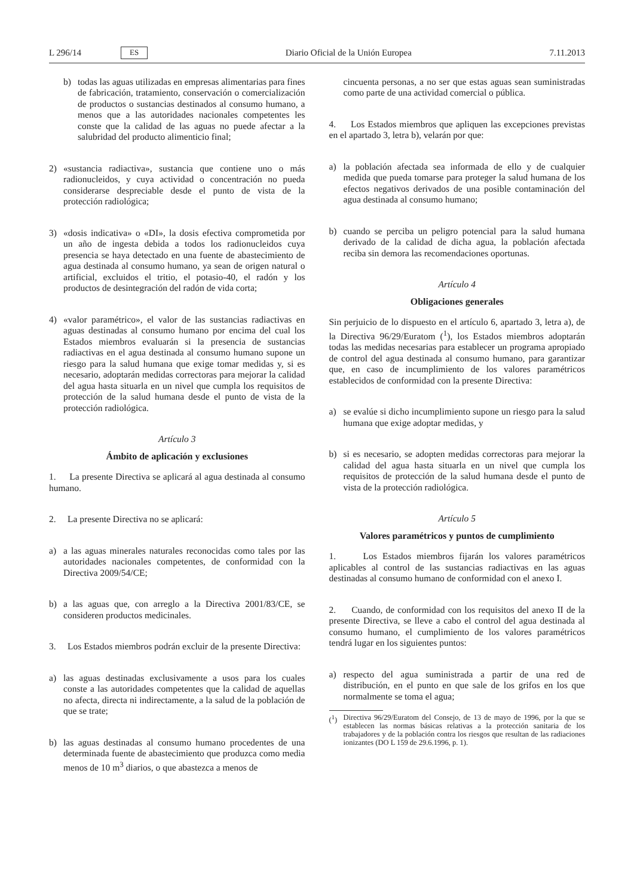L 296/14 ES Diario Oficial de la Unión Europea 7.11.2013
b) todas las aguas utilizadas en empresas alimentarias para fines de fabricación, tratamiento, conservación o comercialización de productos o sustancias destinados al consumo humano, a menos que a las autoridades nacionales competentes les conste que la calidad de las aguas no puede afectar a la salubridad del producto alimenticio final;
2) «sustancia radiactiva», sustancia que contiene uno o más radionucleidos, y cuya actividad o concentración no pueda considerarse despreciable desde el punto de vista de la protección radiológica;
3) «dosis indicativa» o «DI», la dosis efectiva comprometida por un año de ingesta debida a todos los radionucleidos cuya presencia se haya detectado en una fuente de abastecimiento de agua destinada al consumo humano, ya sean de origen natural o artificial, excluidos el tritio, el potasio-40, el radón y los productos de desintegración del radón de vida corta;
4) «valor paramétrico», el valor de las sustancias radiactivas en aguas destinadas al consumo humano por encima del cual los Estados miembros evaluarán si la presencia de sustancias radiactivas en el agua destinada al consumo humano supone un riesgo para la salud humana que exige tomar medidas y, si es necesario, adoptarán medidas correctoras para mejorar la calidad del agua hasta situarla en un nivel que cumpla los requisitos de protección de la salud humana desde el punto de vista de la protección radiológica.
Artículo 3
Ámbito de aplicación y exclusiones
1. La presente Directiva se aplicará al agua destinada al consumo humano.
2. La presente Directiva no se aplicará:
a) a las aguas minerales naturales reconocidas como tales por las autoridades nacionales competentes, de conformidad con la Directiva 2009/54/CE;
b) a las aguas que, con arreglo a la Directiva 2001/83/CE, se consideren productos medicinales.
3. Los Estados miembros podrán excluir de la presente Directiva:
a) las aguas destinadas exclusivamente a usos para los cuales conste a las autoridades competentes que la calidad de aquellas no afecta, directa ni indirectamente, a la salud de la población de que se trate;
b) las aguas destinadas al consumo humano procedentes de una determinada fuente de abastecimiento que produzca como media menos de 10 m<sup>3</sup> diarios, o que abastezca a menos de
cincuenta personas, a no ser que estas aguas sean suministradas como parte de una actividad comercial o pública.
4. Los Estados miembros que apliquen las excepciones previstas en el apartado 3, letra b), velarán por que:
a) la población afectada sea informada de ello y de cualquier medida que pueda tomarse para proteger la salud humana de los efectos negativos derivados de una posible contaminación del agua destinada al consumo humano;
b) cuando se perciba un peligro potencial para la salud humana derivado de la calidad de dicha agua, la población afectada reciba sin demora las recomendaciones oportunas.
Artículo 4
Obligaciones generales
Sin perjuicio de lo dispuesto en el artículo 6, apartado 3, letra a), de la Directiva 96/29/Euratom (<sup>1</sup>), los Estados miembros adoptarán todas las medidas necesarias para establecer un programa apropiado de control del agua destinada al consumo humano, para garantizar que, en caso de incumplimiento de los valores paramétricos establecidos de conformidad con la presente Directiva:
a) se evalúe si dicho incumplimiento supone un riesgo para la salud humana que exige adoptar medidas, y
b) si es necesario, se adopten medidas correctoras para mejorar la calidad del agua hasta situarla en un nivel que cumpla los requisitos de protección de la salud humana desde el punto de vista de la protección radiológica.
Artículo 5
Valores paramétricos y puntos de cumplimiento
1. Los Estados miembros fijarán los valores paramétricos aplicables al control de las sustancias radiactivas en las aguas destinadas al consumo humano de conformidad con el anexo I.
2. Cuando, de conformidad con los requisitos del anexo II de la presente Directiva, se lleve a cabo el control del agua destinada al consumo humano, el cumplimiento de los valores paramétricos tendrá lugar en los siguientes puntos:
a) respecto del agua suministrada a partir de una red de distribución, en el punto en que sale de los grifos en los que normalmente se toma el agua;
(<sup>1</sup>) Directiva 96/29/Euratom del Consejo, de 13 de mayo de 1996, por la que se establecen las normas básicas relativas a la protección sanitaria de los trabajadores y de la población contra los riesgos que resultan de las radiaciones ionizantes (DO L 159 de 29.6.1996, p. 1).